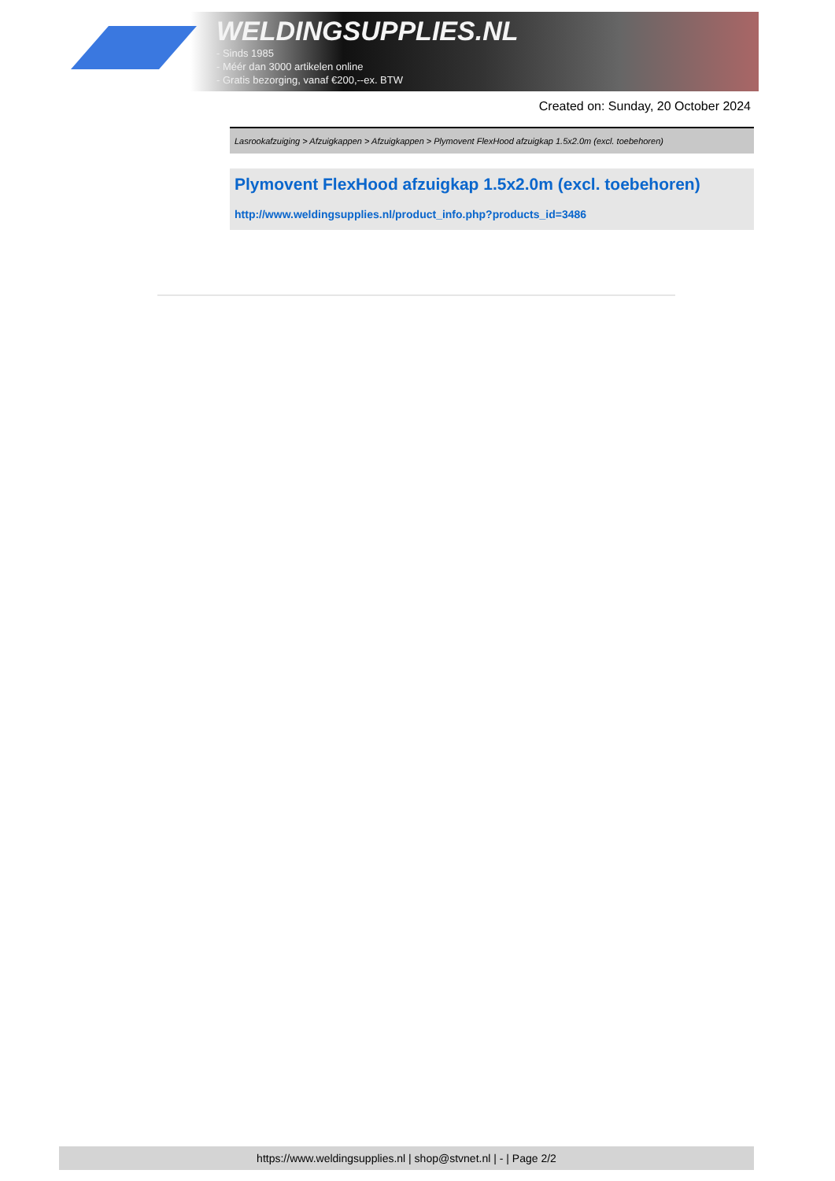WELDINGSUPPLIES.NL
- Sinds 1985
- Méér dan 3000 artikelen online
- Gratis bezorging, vanaf €200,--ex. BTW
Created on: Sunday, 20 October 2024
Lasrookafzuiging > Afzuigkappen > Afzuigkappen > Plymovent FlexHood afzuigkap 1.5x2.0m (excl. toebehoren)
Plymovent FlexHood afzuigkap 1.5x2.0m (excl. toebehoren)
http://www.weldingsupplies.nl/product_info.php?products_id=3486
https://www.weldingsupplies.nl | shop@stvnet.nl | - | Page 2/2